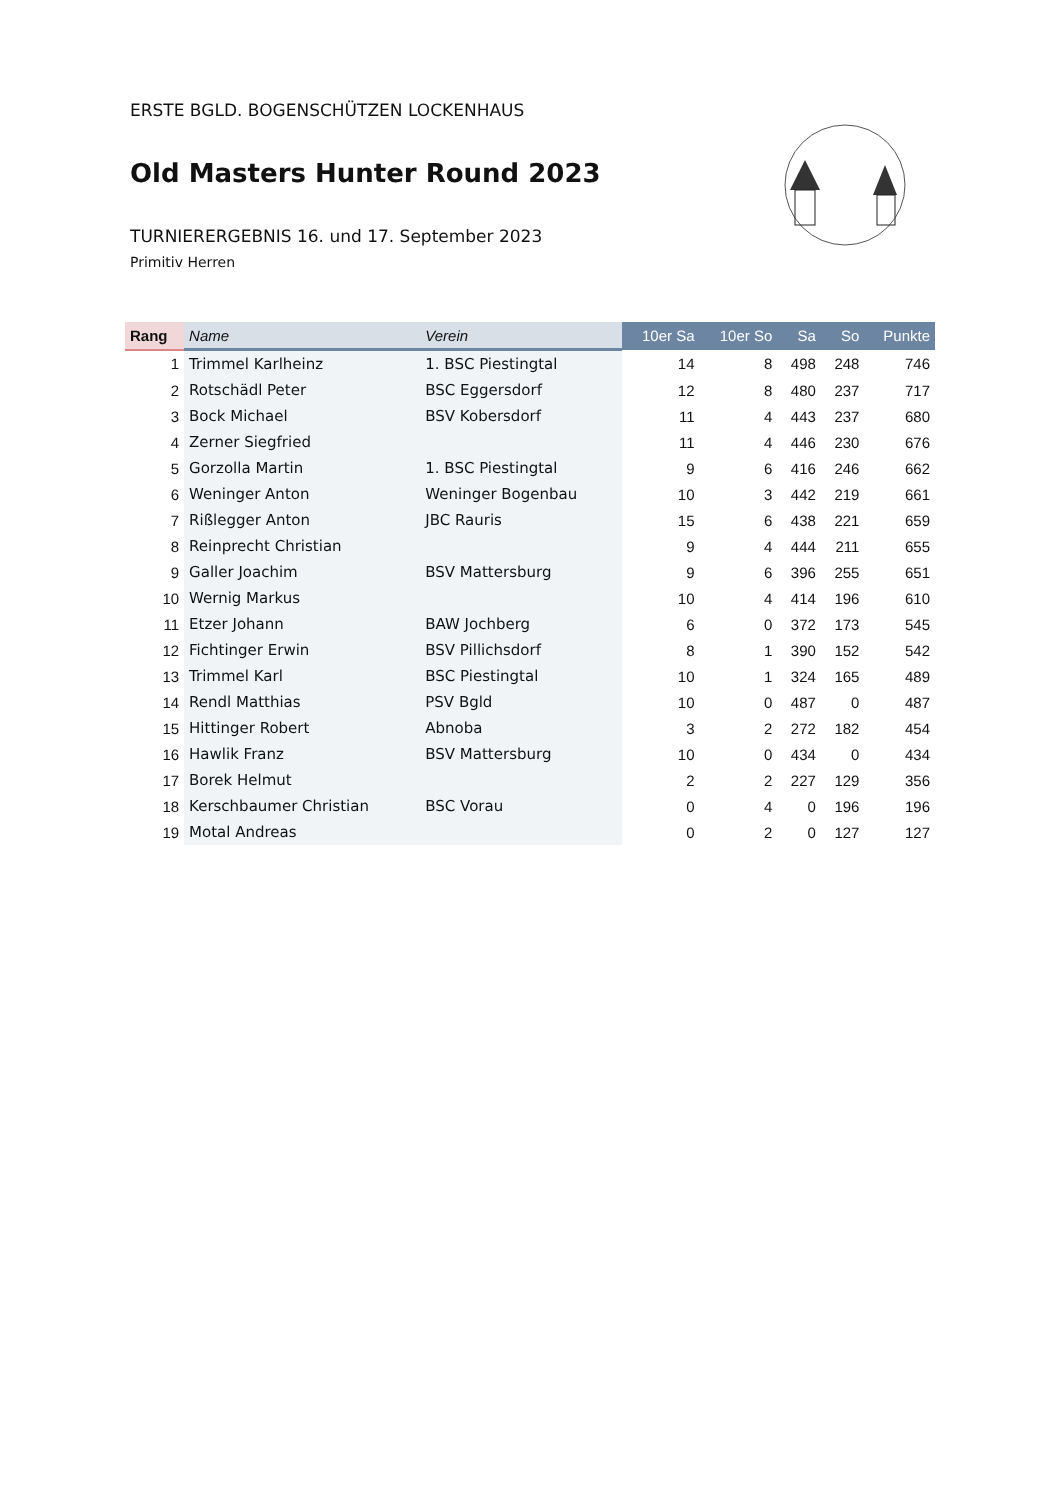ERSTE BGLD. BOGENSCHÜTZEN LOCKENHAUS
Old Masters Hunter Round 2023
TURNIERERGEBNIS 16. und 17. September 2023
Primitiv Herren
| Rang | Name | Verein | 10er Sa | 10er So | Sa | So | Punkte |
| --- | --- | --- | --- | --- | --- | --- | --- |
| 1 | Trimmel Karlheinz | 1. BSC Piestingtal | 14 | 8 | 498 | 248 | 746 |
| 2 | Rotschädl Peter | BSC Eggersdorf | 12 | 8 | 480 | 237 | 717 |
| 3 | Bock Michael | BSV Kobersdorf | 11 | 4 | 443 | 237 | 680 |
| 4 | Zerner Siegfried | | 11 | 4 | 446 | 230 | 676 |
| 5 | Gorzolla Martin | 1. BSC Piestingtal | 9 | 6 | 416 | 246 | 662 |
| 6 | Weninger Anton | Weninger Bogenbau | 10 | 3 | 442 | 219 | 661 |
| 7 | Rißlegger Anton | JBC Rauris | 15 | 6 | 438 | 221 | 659 |
| 8 | Reinprecht Christian | | 9 | 4 | 444 | 211 | 655 |
| 9 | Galler Joachim | BSV Mattersburg | 9 | 6 | 396 | 255 | 651 |
| 10 | Wernig Markus | | 10 | 4 | 414 | 196 | 610 |
| 11 | Etzer Johann | BAW Jochberg | 6 | 0 | 372 | 173 | 545 |
| 12 | Fichtinger Erwin | BSV Pillichsdorf | 8 | 1 | 390 | 152 | 542 |
| 13 | Trimmel Karl | BSC Piestingtal | 10 | 1 | 324 | 165 | 489 |
| 14 | Rendl Matthias | PSV Bgld | 10 | 0 | 487 | 0 | 487 |
| 15 | Hittinger Robert | Abnoba | 3 | 2 | 272 | 182 | 454 |
| 16 | Hawlik Franz | BSV Mattersburg | 10 | 0 | 434 | 0 | 434 |
| 17 | Borek Helmut | | 2 | 2 | 227 | 129 | 356 |
| 18 | Kerschbaumer Christian | BSC Vorau | 0 | 4 | 0 | 196 | 196 |
| 19 | Motal Andreas | | 0 | 2 | 0 | 127 | 127 |